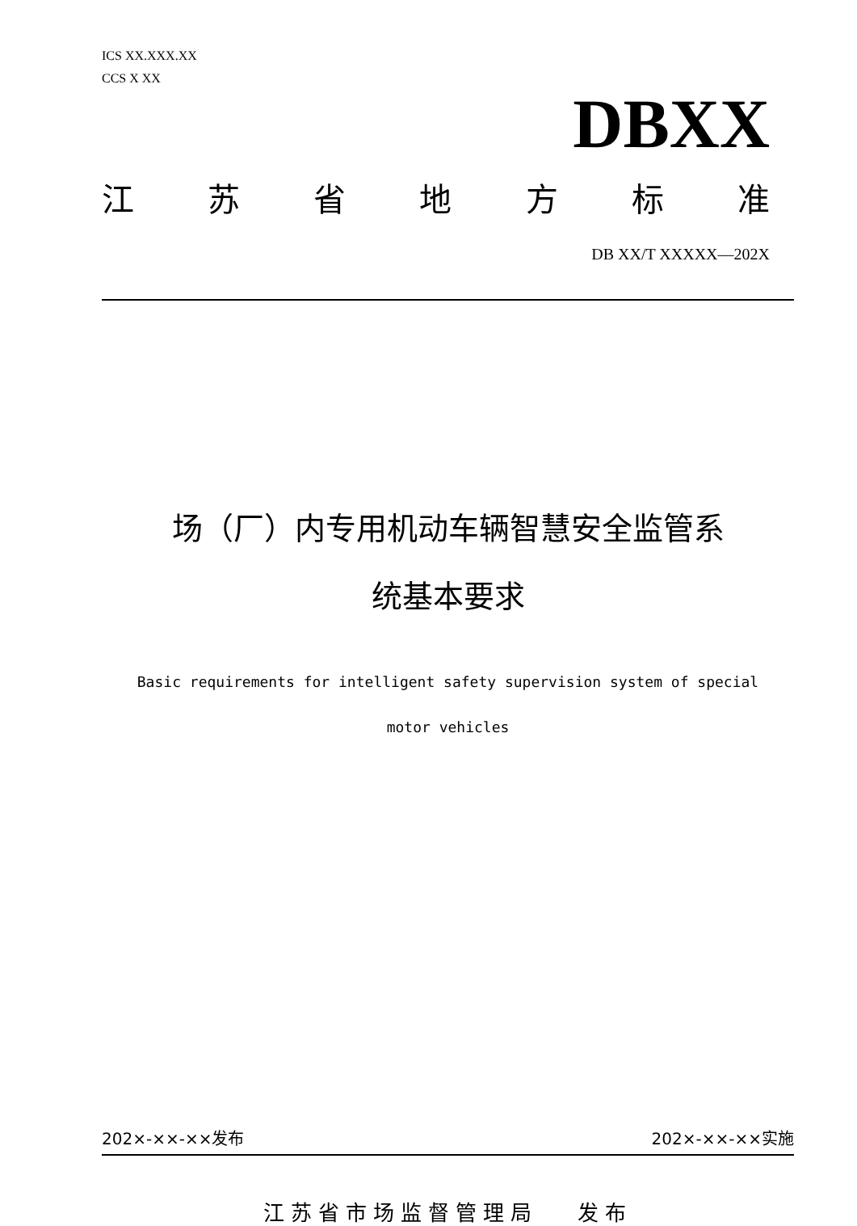ICS XX.XXX.XX
CCS X XX
DBXX
江苏省地方标准
DB XX/T XXXXX—202X
场（厂）内专用机动车辆智慧安全监管系
统基本要求
Basic requirements for intelligent safety supervision system of special
motor vehicles
202×-××-××发布 202×-××-××实施
江苏省市场监督管理局 发布